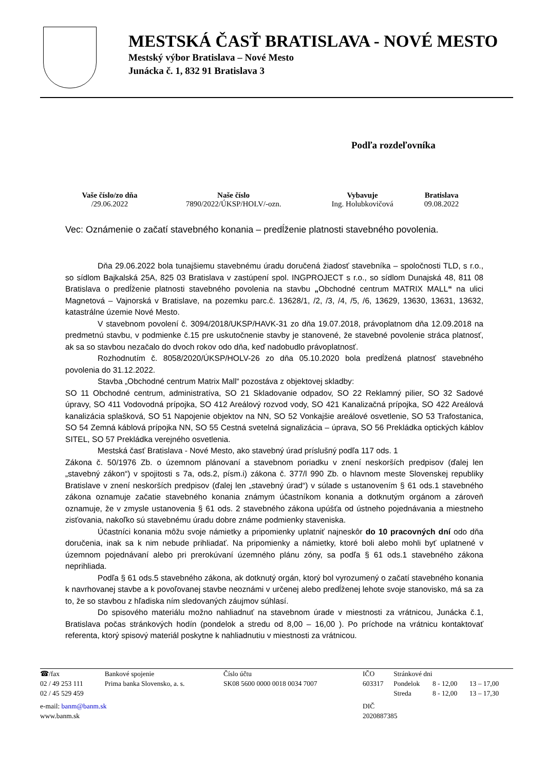MESTSKÁ ČASŤ BRATISLAVA - NOVÉ MESTO
Mestský výbor Bratislava – Nové Mesto
Junácka č. 1, 832 91 Bratislava 3
Podľa rozdeľovníka
| Vaše číslo/zo dňa | Naše číslo | Vybavuje | Bratislava |
| --- | --- | --- | --- |
| /29.06.2022 | 7890/2022/ÚKSP/HOLV/-ozn. | Ing. Holubkovičová | 09.08.2022 |
Vec: Oznámenie o začatí stavebného konania – predĺženie platnosti stavebného povolenia.
Dňa 29.06.2022 bola tunajšiemu stavebnému úradu doručená žiadosť stavebníka – spoločnosti TLD, s r.o., so sídlom Bajkalská 25A, 825 03 Bratislava v zastúpení spol. INGPROJECT s r.o., so sídlom Dunajská 48, 811 08 Bratislava o predĺženie platnosti stavebného povolenia na stavbu „Obchodné centrum MATRIX MALL“ na ulici Magnetová – Vajnorská v Bratislave, na pozemku parc.č. 13628/1, /2, /3, /4, /5, /6, 13629, 13630, 13631, 13632, katastrálne územie Nové Mesto.
V stavebnom povolení č. 3094/2018/UKSP/HAVK-31 zo dňa 19.07.2018, právoplatnom dňa 12.09.2018 na predmetnú stavbu, v podmienke č.15 pre uskutočnenie stavby je stanovené, že stavebné povolenie stráca platnosť, ak sa so stavbou nezačalo do dvoch rokov odo dňa, keď nadobudlo právoplatnosť.
Rozhodnutím č. 8058/2020/ÚKSP/HOLV-26 zo dňa 05.10.2020 bola predĺžená platnosť stavebného povolenia do 31.12.2022.
Stavba „Obchodné centrum Matrix Mall“ pozostáva z objektovej skladby:
SO 11 Obchodné centrum, administratíva, SO 21 Skladovanie odpadov, SO 22 Reklamný pilier, SO 32 Sadové úpravy, SO 411 Vodovodná prípojka, SO 412 Areálový rozvod vody, SO 421 Kanalizačná prípojka, SO 422 Areálová kanalizácia splašková, SO 51 Napojenie objektov na NN, SO 52 Vonkajšie areálové osvetlenie, SO 53 Trafostanica, SO 54 Zemná káblová prípojka NN, SO 55 Cestná svetelná signalizácia – úprava, SO 56 Prekládka optických káblov SITEL, SO 57 Prekládka verejného osvetlenia.
Mestská časť Bratislava - Nové Mesto, ako stavebný úrad príslušný podľa 117 ods. 1
Zákona č. 50/1976 Zb. o územnom plánovaní a stavebnom poriadku v znení neskorších predpisov (ďalej len „stavebný zákon“) v spojitosti s 7a, ods.2, písm.i) zákona č. 377/l 990 Zb. o hlavnom meste Slovenskej republiky Bratislave v znení neskorších predpisov (ďalej len „stavebný úrad“) v súlade s ustanovením § 61 ods.1 stavebného zákona oznamuje začatie stavebného konania známym účastníkom konania a dotknutým orgánom a zároveň oznamuje, že v zmysle ustanovenia § 61 ods. 2 stavebného zákona upúšťa od ústneho pojednávania a miestneho zisťovania, nakoľko sú stavebnému úradu dobre známe podmienky staveniska.
Účastníci konania môžu svoje námietky a pripomienky uplatniť najneskôr do 10 pracovných dní odo dňa doručenia, inak sa k nim nebude prihliadať. Na pripomienky a námietky, ktoré boli alebo mohli byť uplatnené v územnom pojednávaní alebo pri prerokúvaní územného plánu zóny, sa podľa § 61 ods.1 stavebného zákona neprihliada.
Podľa § 61 ods.5 stavebného zákona, ak dotknutý orgán, ktorý bol vyrozumený o začatí stavebného konania k navrhovanej stavbe a k povoľovanej stavbe neoznámi v určenej alebo predĺženej lehote svoje stanovisko, má sa za to, že so stavbou z hľadiska ním sledovaných záujmov súhlasí.
Do spisového materiálu možno nahliadnuť na stavebnom úrade v miestnosti za vrátnicou, Junácka č.1, Bratislava počas stránkových hodín (pondelok a stredu od 8,00 – 16,00 ). Po príchode na vrátnicu kontaktovať referenta, ktorý spisový materiál poskytne k nahliadnutiu v miestnosti za vrátnicou.
| ☎/fax | Bankové spojenie | Číslo účtu | IČO | Stránkové dni | | |
| 02 / 49 253 111 02 / 45 529 459 | Prima banka Slovensko, a. s. | SK08 5600 0000 0018 0034 7007 | 603317 | Pondelok Streda | 8 - 12,00 8 - 12,00 | 13 – 17,00 13 – 17,30 |
| e-mail: banm@banm.sk www.banm.sk | | | DIČ 2020887385 | | | |